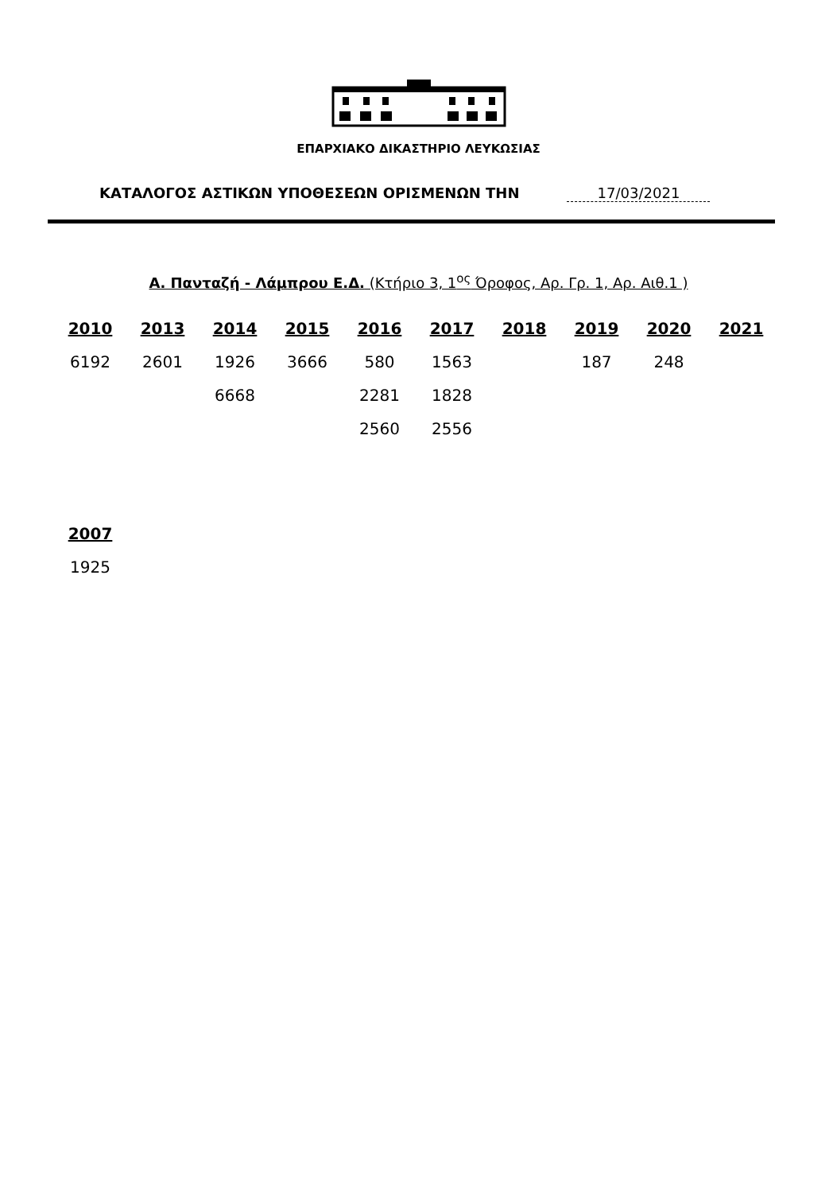ΕΠΑΡΧΙΑΚΟ ΔΙΚΑΣΤΗΡΙΟ ΛΕΥΚΩΣΙΑΣ
ΚΑΤΑΛΟΓΟΣ ΑΣΤΙΚΩΝ ΥΠΟΘΕΣΕΩΝ ΟΡΙΣΜΕΝΩΝ ΤΗΝ 17/03/2021
Α. Πανταζή - Λάμπρου Ε.Δ. (Κτήριο 3, 1<sup>ος</sup> Όροφος, Αρ. Γρ. 1, Αρ. Αιθ.1 )
| 2010 | 2013 | 2014 | 2015 | 2016 | 2017 | 2018 | 2019 | 2020 | 2021 |
| --- | --- | --- | --- | --- | --- | --- | --- | --- | --- |
| 6192 | 2601 | 1926 | 3666 | 580 | 1563 | | 187 | 248 | |
| | | 6668 | | 2281 | 1828 | | | | |
| | | | | 2560 | 2556 | | | | |
| 2007 |
| --- |
| 1925 |